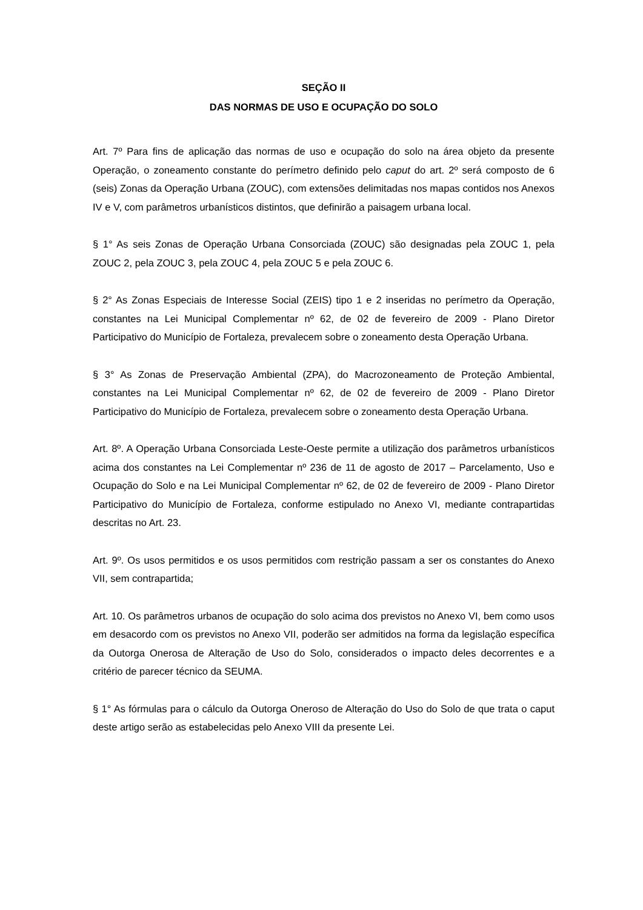SEÇÃO II
DAS NORMAS DE USO E OCUPAÇÃO DO SOLO
Art. 7º Para fins de aplicação das normas de uso e ocupação do solo na área objeto da presente Operação, o zoneamento constante do perímetro definido pelo caput do art. 2º será composto de 6 (seis) Zonas da Operação Urbana (ZOUC), com extensões delimitadas nos mapas contidos nos Anexos IV e V, com parâmetros urbanísticos distintos, que definirão a paisagem urbana local.
§ 1° As seis Zonas de Operação Urbana Consorciada (ZOUC) são designadas pela ZOUC 1, pela ZOUC 2, pela ZOUC 3, pela ZOUC 4, pela ZOUC 5 e pela ZOUC 6.
§ 2° As Zonas Especiais de Interesse Social (ZEIS) tipo 1 e 2 inseridas no perímetro da Operação, constantes na Lei Municipal Complementar nº 62, de 02 de fevereiro de 2009 - Plano Diretor Participativo do Município de Fortaleza, prevalecem sobre o zoneamento desta Operação Urbana.
§ 3° As Zonas de Preservação Ambiental (ZPA), do Macrozoneamento de Proteção Ambiental, constantes na Lei Municipal Complementar nº 62, de 02 de fevereiro de 2009 - Plano Diretor Participativo do Município de Fortaleza, prevalecem sobre o zoneamento desta Operação Urbana.
Art. 8º. A Operação Urbana Consorciada Leste-Oeste permite a utilização dos parâmetros urbanísticos acima dos constantes na Lei Complementar nº 236 de 11 de agosto de 2017 – Parcelamento, Uso e Ocupação do Solo e na Lei Municipal Complementar nº 62, de 02 de fevereiro de 2009 - Plano Diretor Participativo do Município de Fortaleza, conforme estipulado no Anexo VI, mediante contrapartidas descritas no Art. 23.
Art. 9º. Os usos permitidos e os usos permitidos com restrição passam a ser os constantes do Anexo VII, sem contrapartida;
Art. 10. Os parâmetros urbanos de ocupação do solo acima dos previstos no Anexo VI, bem como usos em desacordo com os previstos no Anexo VII, poderão ser admitidos na forma da legislação específica da Outorga Onerosa de Alteração de Uso do Solo, considerados o impacto deles decorrentes e a critério de parecer técnico da SEUMA.
§ 1° As fórmulas para o cálculo da Outorga Oneroso de Alteração do Uso do Solo de que trata o caput deste artigo serão as estabelecidas pelo Anexo VIII da presente Lei.